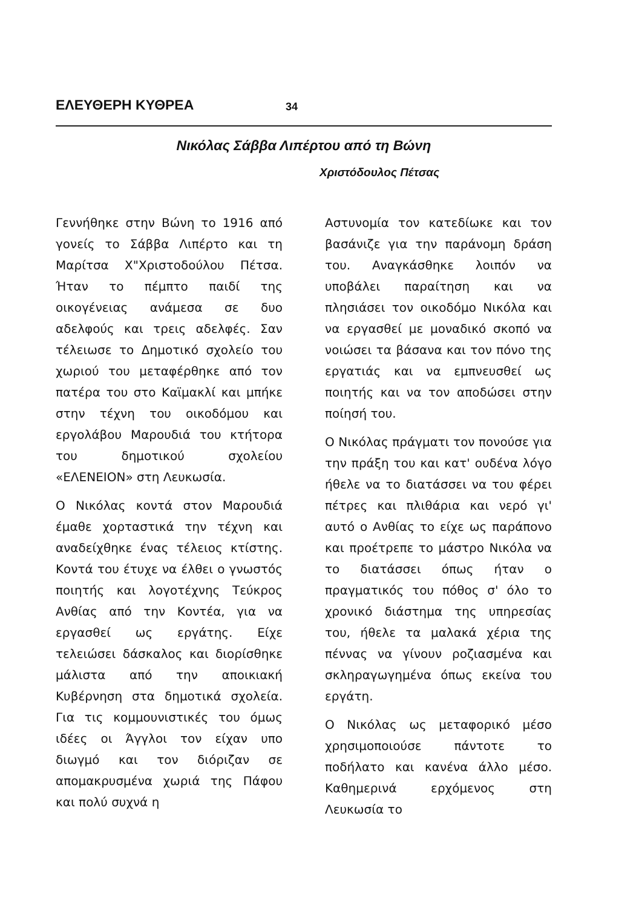ΕΛΕΥΘΕΡΗ ΚΥΘΡΕΑ 34
Νικόλας Σάββα Λιπέρτου από τη Βώνη
Χριστόδουλος Πέτσας
Γεννήθηκε στην Βώνη το 1916 από γονείς το Σάββα Λιπέρτο και τη Μαρίτσα Χ"Χριστοδούλου Πέτσα. Ήταν το πέμπτο παιδί της οικογένειας ανάμεσα σε δυο αδελφούς και τρεις αδελφές. Σαν τέλειωσε το Δημοτικό σχολείο του χωριού του μεταφέρθηκε από τον πατέρα του στο Καϊμακλί και μπήκε στην τέχνη του οικοδόμου και εργολάβου Μαρουδιά του κτήτορα του δημοτικού σχολείου «ΕΛΕΝΕΙΟΝ» στη Λευκωσία.
Ο Νικόλας κοντά στον Μαρουδιά έμαθε χορταστικά την τέχνη και αναδείχθηκε ένας τέλειος κτίστης. Κοντά του έτυχε να έλθει ο γνωστός ποιητής και λογοτέχνης Τεύκρος Ανθίας από την Κοντέα, για να εργασθεί ως εργάτης. Είχε τελειώσει δάσκαλος και διορίσθηκε μάλιστα από την αποικιακή Κυβέρνηση στα δημοτικά σχολεία. Για τις κομμουνιστικές του όμως ιδέες οι Άγγλοι τον είχαν υπο διωγμό και τον διόριζαν σε απομακρυσμένα χωριά της Πάφου και πολύ συχνά η
Αστυνομία τον κατεδίωκε και τον βασάνιζε για την παράνομη δράση του. Αναγκάσθηκε λοιπόν να υποβάλει παραίτηση και να πλησιάσει τον οικοδόμο Νικόλα και να εργασθεί με μοναδικό σκοπό να νοιώσει τα βάσανα και τον πόνο της εργατιάς και να εμπνευσθεί ως ποιητής και να τον αποδώσει στην ποίησή του.
Ο Νικόλας πράγματι τον πονούσε για την πράξη του και κατ' ουδένα λόγο ήθελε να το διατάσσει να του φέρει πέτρες και πλιθάρια και νερό γι' αυτό ο Ανθίας το είχε ως παράπονο και προέτρεπε το μάστρο Νικόλα να το διατάσσει όπως ήταν ο πραγματικός του πόθος σ' όλο το χρονικό διάστημα της υπηρεσίας του, ήθελε τα μαλακά χέρια της πέννας να γίνουν ροζιασμένα και σκληραγωγημένα όπως εκείνα του εργάτη.
Ο Νικόλας ως μεταφορικό μέσο χρησιμοποιούσε πάντοτε το ποδήλατο και κανένα άλλο μέσο. Καθημερινά ερχόμενος στη Λευκωσία το